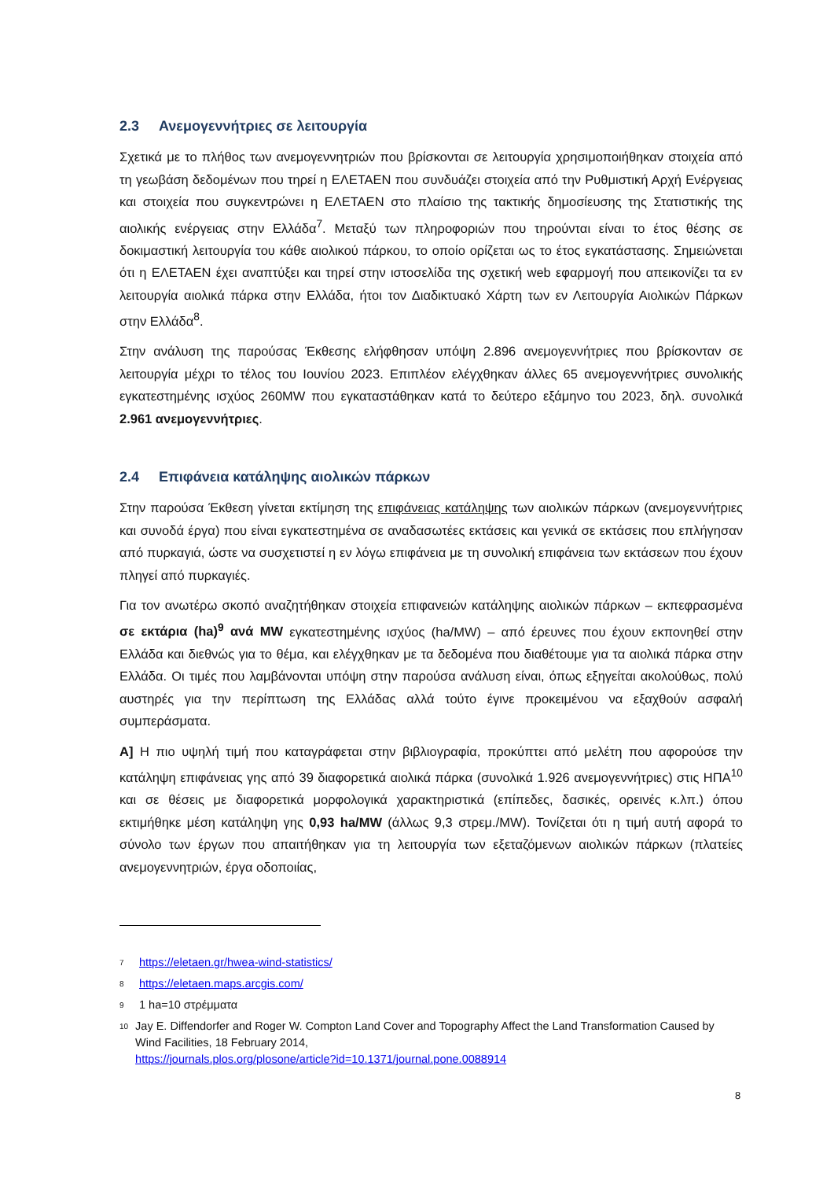2.3 Ανεμογεννήτριες σε λειτουργία
Σχετικά με το πλήθος των ανεμογεννητριών που βρίσκονται σε λειτουργία χρησιμοποιήθηκαν στοιχεία από τη γεωβάση δεδομένων που τηρεί η ΕΛΕΤΑΕΝ που συνδυάζει στοιχεία από την Ρυθμιστική Αρχή Ενέργειας και στοιχεία που συγκεντρώνει η ΕΛΕΤΑΕΝ στο πλαίσιο της τακτικής δημοσίευσης της Στατιστικής της αιολικής ενέργειας στην Ελλάδα<sup>7</sup>. Μεταξύ των πληροφοριών που τηρούνται είναι το έτος θέσης σε δοκιμαστική λειτουργία του κάθε αιολικού πάρκου, το οποίο ορίζεται ως το έτος εγκατάστασης. Σημειώνεται ότι η ΕΛΕΤΑΕΝ έχει αναπτύξει και τηρεί στην ιστοσελίδα της σχετική web εφαρμογή που απεικονίζει τα εν λειτουργία αιολικά πάρκα στην Ελλάδα, ήτοι τον Διαδικτυακό Χάρτη των εν Λειτουργία Αιολικών Πάρκων στην Ελλάδα<sup>8</sup>.
Στην ανάλυση της παρούσας Έκθεσης ελήφθησαν υπόψη 2.896 ανεμογεννήτριες που βρίσκονταν σε λειτουργία μέχρι το τέλος του Ιουνίου 2023. Επιπλέον ελέγχθηκαν άλλες 65 ανεμογεννήτριες συνολικής εγκατεστημένης ισχύος 260MW που εγκαταστάθηκαν κατά το δεύτερο εξάμηνο του 2023, δηλ. συνολικά 2.961 ανεμογεννήτριες.
2.4 Επιφάνεια κατάληψης αιολικών πάρκων
Στην παρούσα Έκθεση γίνεται εκτίμηση της επιφάνειας κατάληψης των αιολικών πάρκων (ανεμογεννήτριες και συνοδά έργα) που είναι εγκατεστημένα σε αναδασωτέες εκτάσεις και γενικά σε εκτάσεις που επλήγησαν από πυρκαγιά, ώστε να συσχετιστεί η εν λόγω επιφάνεια με τη συνολική επιφάνεια των εκτάσεων που έχουν πληγεί από πυρκαγιές.
Για τον ανωτέρω σκοπό αναζητήθηκαν στοιχεία επιφανειών κατάληψης αιολικών πάρκων – εκπεφρασμένα σε εκτάρια (ha)<sup>9</sup> ανά MW εγκατεστημένης ισχύος (ha/MW) – από έρευνες που έχουν εκπονηθεί στην Ελλάδα και διεθνώς για το θέμα, και ελέγχθηκαν με τα δεδομένα που διαθέτουμε για τα αιολικά πάρκα στην Ελλάδα. Οι τιμές που λαμβάνονται υπόψη στην παρούσα ανάλυση είναι, όπως εξηγείται ακολούθως, πολύ αυστηρές για την περίπτωση της Ελλάδας αλλά τούτο έγινε προκειμένου να εξαχθούν ασφαλή συμπεράσματα.
Α] Η πιο υψηλή τιμή που καταγράφεται στην βιβλιογραφία, προκύπτει από μελέτη που αφορούσε την κατάληψη επιφάνειας γης από 39 διαφορετικά αιολικά πάρκα (συνολικά 1.926 ανεμογεννήτριες) στις ΗΠΑ<sup>10</sup> και σε θέσεις με διαφορετικά μορφολογικά χαρακτηριστικά (επίπεδες, δασικές, ορεινές κ.λπ.) όπου εκτιμήθηκε μέση κατάληψη γης 0,93 ha/MW (άλλως 9,3 στρεμ./MW). Τονίζεται ότι η τιμή αυτή αφορά το σύνολο των έργων που απαιτήθηκαν για τη λειτουργία των εξεταζόμενων αιολικών πάρκων (πλατείες ανεμογεννητριών, έργα οδοποιίας,
<sup>7</sup> https://eletaen.gr/hwea-wind-statistics/
<sup>8</sup> https://eletaen.maps.arcgis.com/
<sup>9</sup> 1 ha=10 στρέμματα
<sup>10</sup> Jay E. Diffendorfer and Roger W. Compton Land Cover and Topography Affect the Land Transformation Caused by Wind Facilities, 18 February 2014,
https://journals.plos.org/plosone/article?id=10.1371/journal.pone.0088914
8